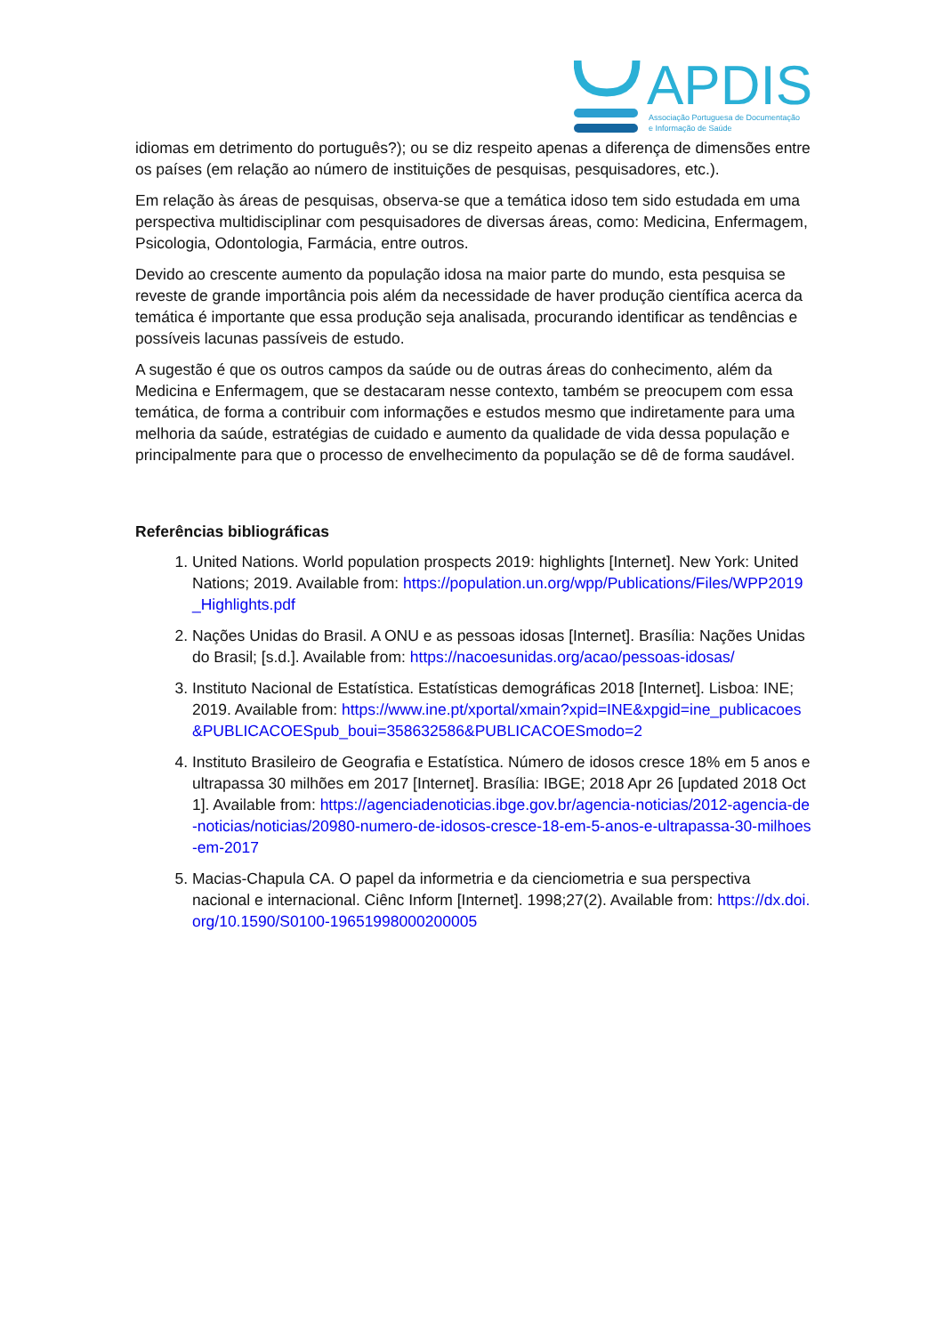APDIS
Associação Portuguesa de Documentação
e Informação de Saúde
idiomas em detrimento do português?); ou se diz respeito apenas a diferença de dimensões entre os países (em relação ao número de instituições de pesquisas, pesquisadores, etc.).
Em relação às áreas de pesquisas, observa-se que a temática idoso tem sido estudada em uma perspectiva multidisciplinar com pesquisadores de diversas áreas, como: Medicina, Enfermagem, Psicologia, Odontologia, Farmácia, entre outros.
Devido ao crescente aumento da população idosa na maior parte do mundo, esta pesquisa se reveste de grande importância pois além da necessidade de haver produção científica acerca da temática é importante que essa produção seja analisada, procurando identificar as tendências e possíveis lacunas passíveis de estudo.
A sugestão é que os outros campos da saúde ou de outras áreas do conhecimento, além da Medicina e Enfermagem, que se destacaram nesse contexto, também se preocupem com essa temática, de forma a contribuir com informações e estudos mesmo que indiretamente para uma melhoria da saúde, estratégias de cuidado e aumento da qualidade de vida dessa população e principalmente para que o processo de envelhecimento da população se dê de forma saudável.
Referências bibliográficas
1. United Nations. World population prospects 2019: highlights [Internet]. New York: United Nations; 2019. Available from: https://population.un.org/wpp/Publications/Files/WPP2019_Highlights.pdf
2. Nações Unidas do Brasil. A ONU e as pessoas idosas [Internet]. Brasília: Nações Unidas do Brasil; [s.d.]. Available from: https://nacoesunidas.org/acao/pessoas-idosas/
3. Instituto Nacional de Estatística. Estatísticas demográficas 2018 [Internet]. Lisboa: INE; 2019. Available from: https://www.ine.pt/xportal/xmain?xpid=INE&xpgid=ine_publicacoes&PUBLICACOESpub_boui=358632586&PUBLICACOESmodo=2
4. Instituto Brasileiro de Geografia e Estatística. Número de idosos cresce 18% em 5 anos e ultrapassa 30 milhões em 2017 [Internet]. Brasília: IBGE; 2018 Apr 26 [updated 2018 Oct 1]. Available from: https://agenciadenoticias.ibge.gov.br/agencia-noticias/2012-agencia-de-noticias/noticias/20980-numero-de-idosos-cresce-18-em-5-anos-e-ultrapassa-30-milhoes-em-2017
5. Macias-Chapula CA. O papel da informetria e da cienciometria e sua perspectiva nacional e internacional. Ciênc Inform [Internet]. 1998;27(2). Available from: https://dx.doi.org/10.1590/S0100-19651998000200005